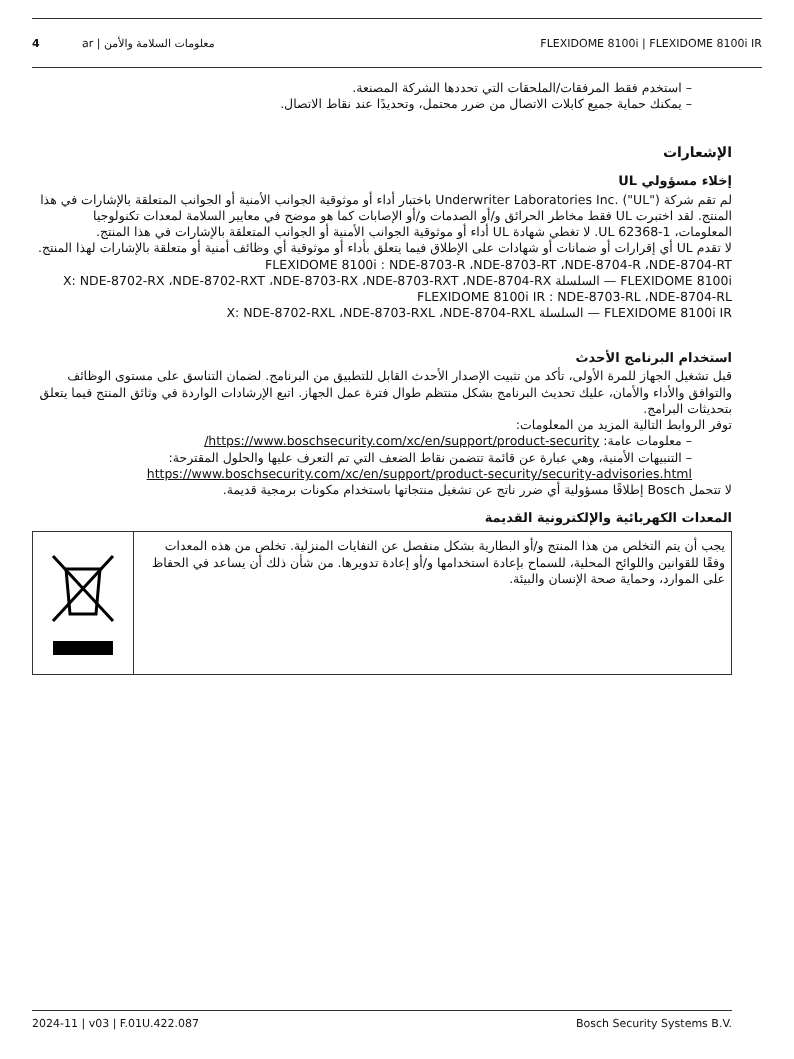4 ar | معلومات السلامة والأمن FLEXIDOME 8100i | FLEXIDOME 8100i IR
– استخدم فقط المرفقات/الملحقات التي تحددها الشركة المصنعة.
– يمكنك حماية جميع كابلات الاتصال من ضرر محتمل، وتحديدًا عند نقاط الاتصال.
الإشعارات
إخلاء مسؤولي UL
لم تقم شركة ("UL") .Underwriter Laboratories Inc باختبار أداء أو موثوقية الجوانب الأمنية أو الجوانب المتعلقة بالإشارات في هذا المنتج. لقد اختبرت UL فقط مخاطر الحرائق و/أو الصدمات و/أو الإصابات كما هو موضح في معايير السلامة لمعدات تكنولوجيا المعلومات، UL 62368-1. لا تغطي شهادة UL أداء أو موثوقية الجوانب الأمنية أو الجوانب المتعلقة بالإشارات في هذا المنتج.
لا تقدم UL أي إقرارات أو ضمانات أو شهادات على الإطلاق فيما يتعلق بأداء أو موثوقية أي وظائف أمنية أو متعلقة بالإشارات لهذا المنتج.
FLEXIDOME 8100i : NDE-8703-R ،NDE-8703-RT ،NDE-8704-R ،NDE-8704-RT
FLEXIDOME 8100i — السلسلة X: NDE-8702-RX ،NDE-8702-RXT ،NDE-8703-RX ،NDE-8703-RXT ،NDE-8704-RX
FLEXIDOME 8100i IR : NDE-8703-RL ،NDE-8704-RL
FLEXIDOME 8100i IR — السلسلة X: NDE-8702-RXL ،NDE-8703-RXL ،NDE-8704-RXL
استخدام البرنامج الأحدث
قبل تشغيل الجهاز للمرة الأولى، تأكد من تثبيت الإصدار الأحدث القابل للتطبيق من البرنامج. لضمان التناسق على مستوى الوظائف والتوافق والأداء والأمان، عليك تحديث البرنامج بشكل منتظم طوال فترة عمل الجهاز. اتبع الإرشادات الواردة في وثائق المنتج فيما يتعلق بتحديثات البرامج.
توفر الروابط التالية المزيد من المعلومات:
– معلومات عامة: https://www.boschsecurity.com/xc/en/support/product-security/
– التنبيهات الأمنية، وهي عبارة عن قائمة تتضمن نقاط الضعف التي تم التعرف عليها والحلول المقترحة: https://www.boschsecurity.com/xc/en/support/product-security/security-advisories.html
لا تتحمل Bosch إطلاقًا مسؤولية أي ضرر ناتج عن تشغيل منتجاتها باستخدام مكونات برمجية قديمة.
المعدات الكهربائية والإلكترونية القديمة
يجب أن يتم التخلص من هذا المنتج و/أو البطارية بشكل منفصل عن النفايات المنزلية. تخلص من هذه المعدات وفقًا للقوانين واللوائح المحلية، للسماح بإعادة استخدامها و/أو إعادة تدويرها. من شأن ذلك أن يساعد في الحفاظ على الموارد، وحماية صحة الإنسان والبيئة.
2024-11 | v03 | F.01U.422.087 Bosch Security Systems B.V.